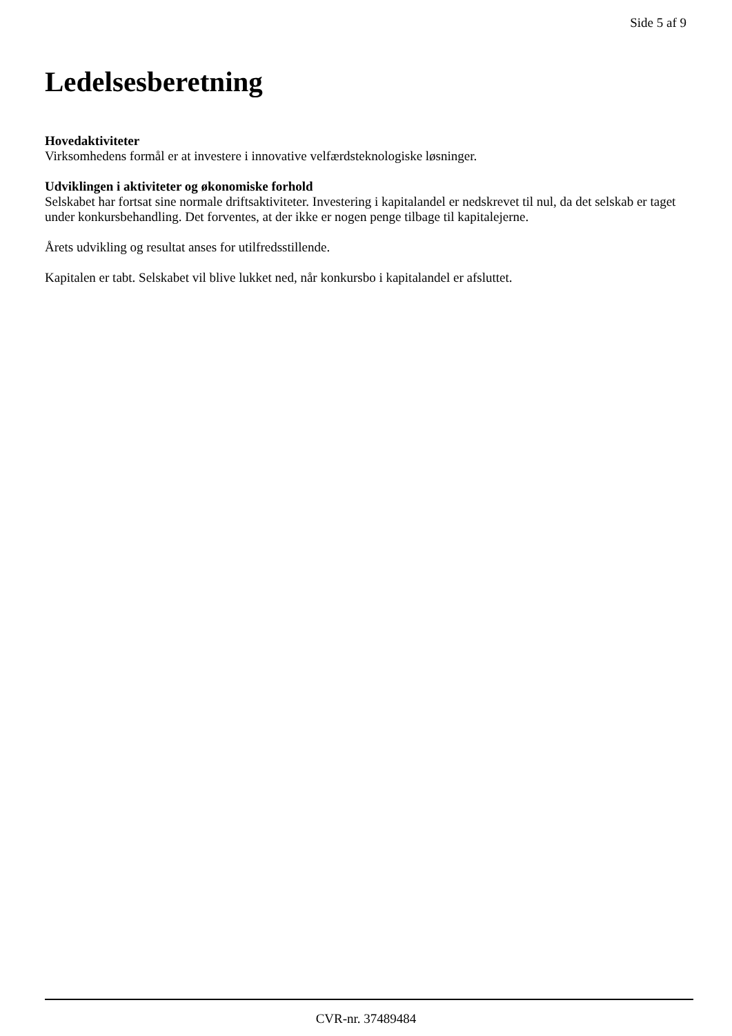Side 5 af 9
Ledelsesberetning
Hovedaktiviteter
Virksomhedens formål er at investere i innovative velfærdsteknologiske løsninger.
Udviklingen i aktiviteter og økonomiske forhold
Selskabet har fortsat sine normale driftsaktiviteter. Investering i kapitalandel er nedskrevet til nul, da det selskab er taget under konkursbehandling. Det forventes, at der ikke er nogen penge tilbage til kapitalejerne.
Årets udvikling og resultat anses for utilfredsstillende.
Kapitalen er tabt. Selskabet vil blive lukket ned, når konkursbo i kapitalandel er afsluttet.
CVR-nr. 37489484